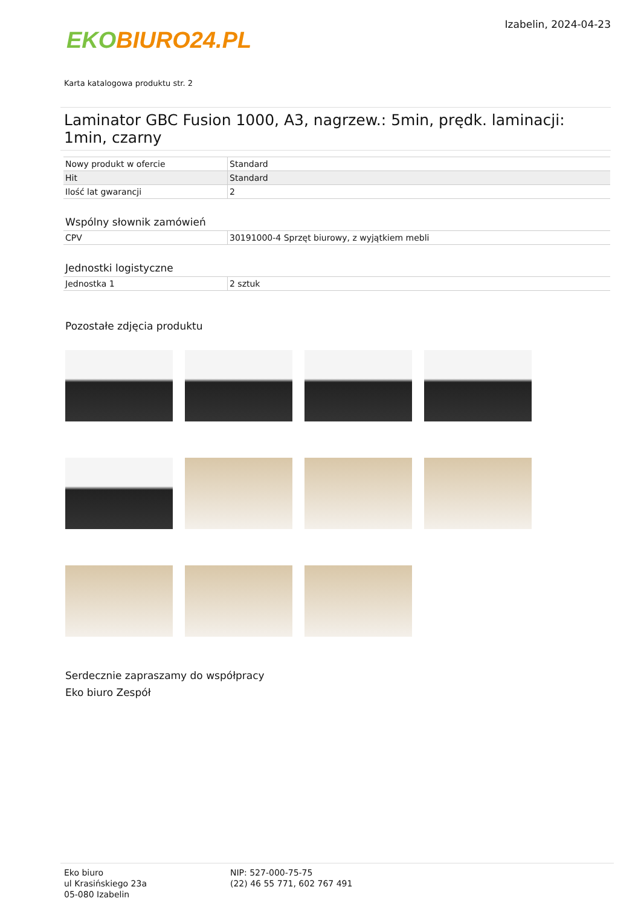EKO BIURO24.PL
Izabelin, 2024-04-23
Karta katalogowa produktu str. 2
Laminator GBC Fusion 1000, A3, nagrzew.: 5min, prędk. laminacji: 1min, czarny
| Nowy produkt w ofercie | Standard |
| Hit | Standard |
| Ilość lat gwarancji | 2 |
Wspólny słownik zamówień
| CPV | 30191000-4 Sprzęt biurowy, z wyjątkiem mebli |
Jednostki logistyczne
| Jednostka 1 | 2 sztuk |
Pozostałe zdjęcia produktu
Serdecznie zapraszamy do współpracy
Eko biuro Zespół
Eko biuro
ul Krasińskiego 23a
05-080 Izabelin
NIP: 527-000-75-75
(22) 46 55 771, 602 767 491